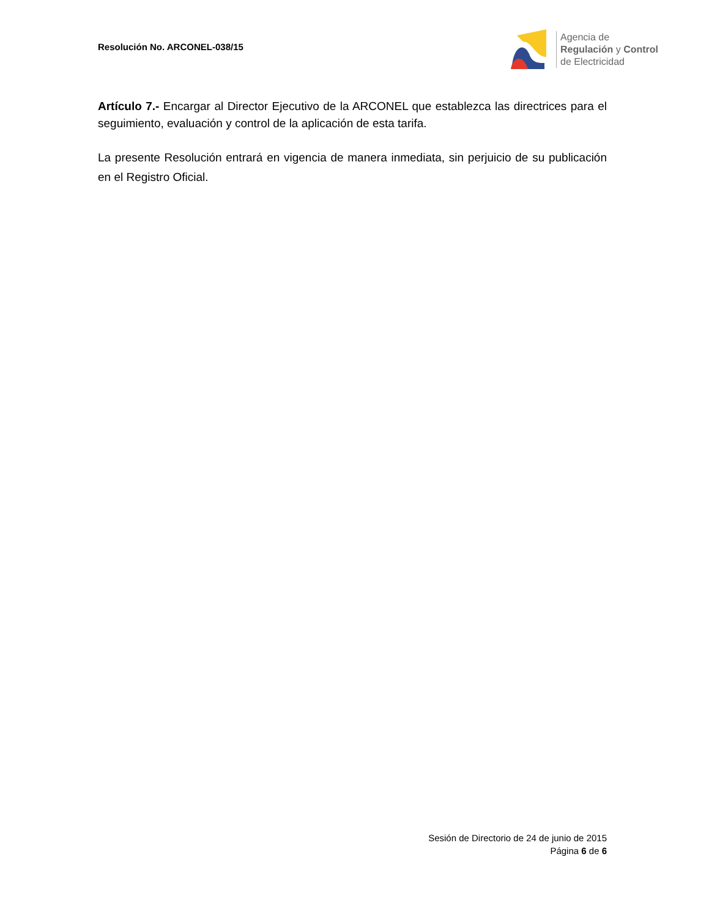Resolución No. ARCONEL-038/15
Agencia de
Regulación y Control
de Electricidad
Artículo 7.- Encargar al Director Ejecutivo de la ARCONEL que establezca las directrices para el seguimiento, evaluación y control de la aplicación de esta tarifa.
La presente Resolución entrará en vigencia de manera inmediata, sin perjuicio de su publicación en el Registro Oficial.
Sesión de Directorio de 24 de junio de 2015
Página 6 de 6